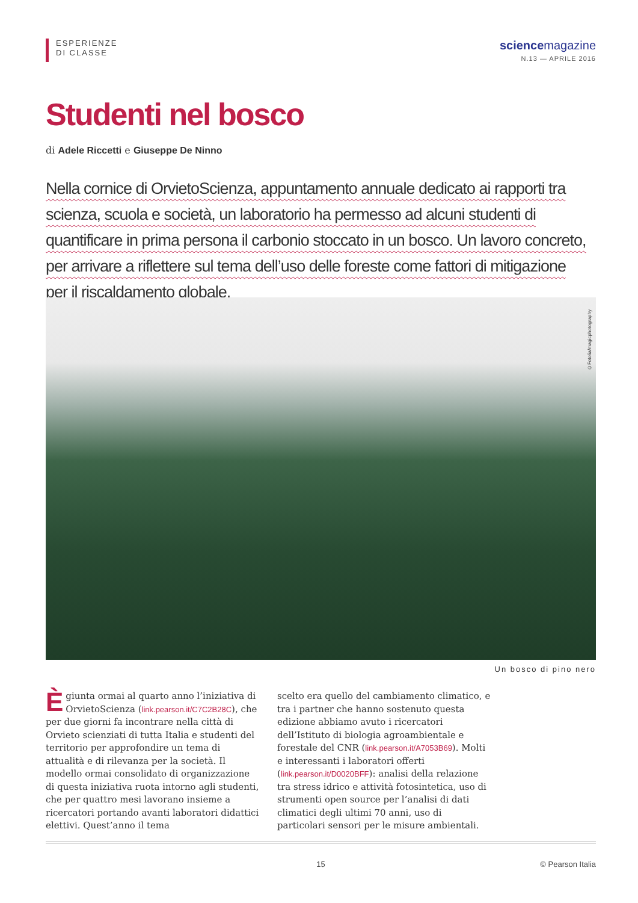ESPERIENZE
DI CLASSE
science magazine
N.13 — APRILE 2016
Studenti nel bosco
di Adele Riccetti e Giuseppe De Ninno
Nella cornice di OrvietoScienza, appuntamento annuale dedicato ai rapporti tra scienza, scuola e società, un laboratorio ha permesso ad alcuni studenti di quantificare in prima persona il carbonio stoccato in un bosco. Un lavoro concreto, per arrivare a riflettere sul tema dell’uso delle foreste come fattori di mitigazione per il riscaldamento globale.
©Fotolia/magicphotography
Un bosco di pino nero
È giunta ormai al quarto anno l’iniziativa di OrvietoScienza (link.pearson.it/C7C2B28C), che per due giorni fa incontrare nella città di Orvieto scienziati di tutta Italia e studenti del territorio per approfondire un tema di attualità e di rilevanza per la società. Il modello ormai consolidato di organizzazione di questa iniziativa ruota intorno agli studenti, che per quattro mesi lavorano insieme a ricercatori portando avanti laboratori didattici elettivi. Quest’anno il tema
scelto era quello del cambiamento climatico, e tra i partner che hanno sostenuto questa edizione abbiamo avuto i ricercatori dell’Istituto di biologia agroambientale e forestale del CNR (link.pearson.it/A7053B69). Molti e interessanti i laboratori offerti (link.pearson.it/D0020BFF): analisi della relazione tra stress idrico e attività fotosintetica, uso di strumenti open source per l’analisi di dati climatici degli ultimi 70 anni, uso di particolari sensori per le misure ambientali.
15 © Pearson Italia